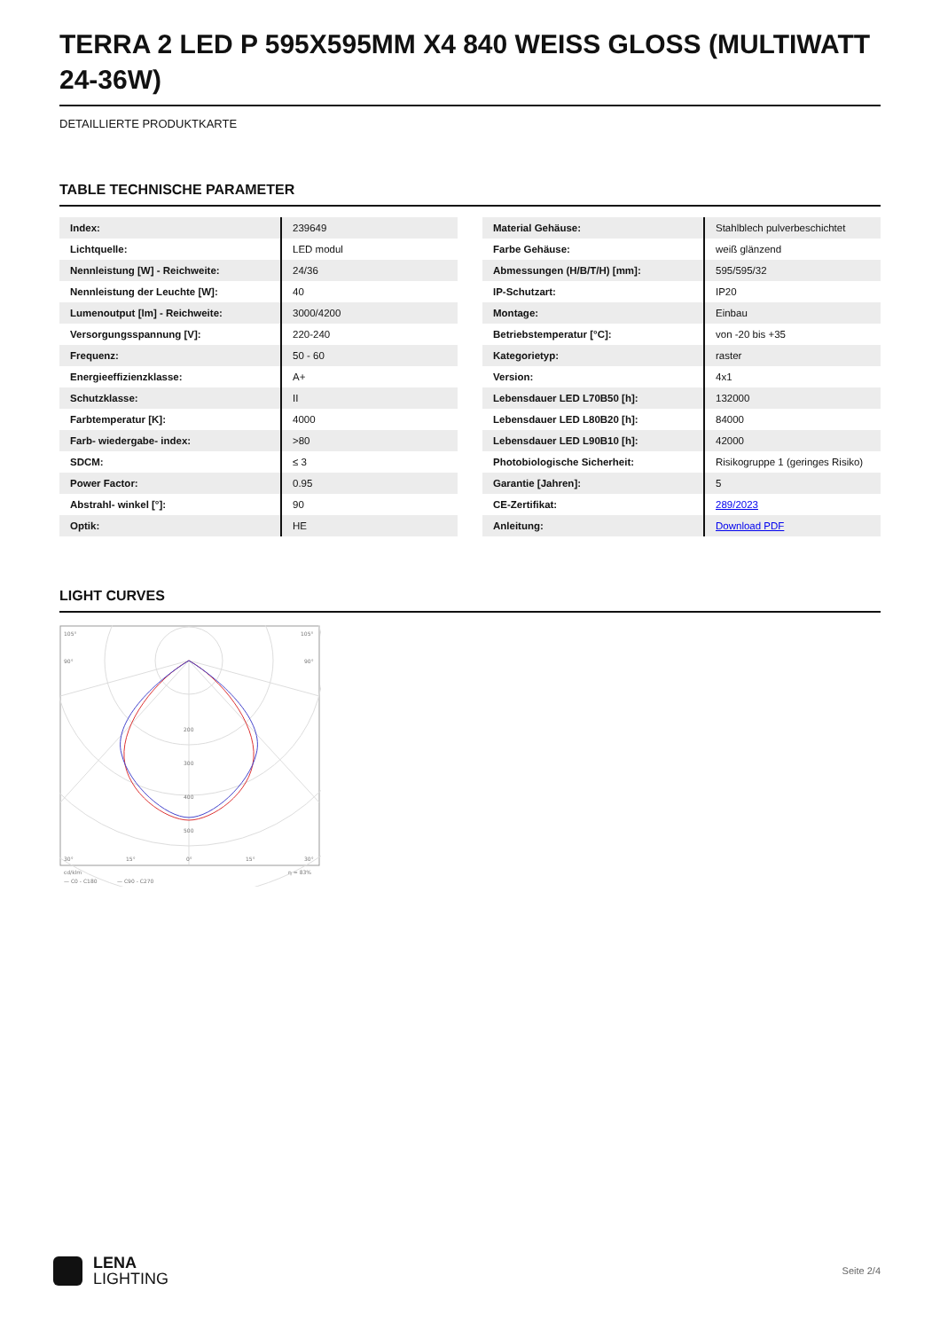TERRA 2 LED P 595X595MM X4 840 WEISS GLOSS (MULTIWATT 24-36W)
DETAILLIERTE PRODUKTKARTE
TABLE TECHNISCHE PARAMETER
| Index: | 239649 |
| Lichtquelle: | LED modul |
| Nennleistung [W] - Reichweite: | 24/36 |
| Nennleistung der Leuchte [W]: | 40 |
| Lumenoutput [lm] - Reichweite: | 3000/4200 |
| Versorgungsspannung [V]: | 220-240 |
| Frequenz: | 50 - 60 |
| Energieeffizienzklasse: | A+ |
| Schutzklasse: | II |
| Farbtemperatur [K]: | 4000 |
| Farb- wiedergabe- index: | >80 |
| SDCM: | ≤ 3 |
| Power Factor: | 0.95 |
| Abstrahl- winkel [°]: | 90 |
| Optik: | HE |
| Material Gehäuse: | Stahlblech pulverbeschichtet |
| Farbe Gehäuse: | weiß glänzend |
| Abmessungen (H/B/T/H) [mm]: | 595/595/32 |
| IP-Schutzart: | IP20 |
| Montage: | Einbau |
| Betriebstemperatur [°C]: | von -20 bis +35 |
| Kategorietyp: | raster |
| Version: | 4x1 |
| Lebensdauer LED L70B50 [h]: | 132000 |
| Lebensdauer LED L80B20 [h]: | 84000 |
| Lebensdauer LED L90B10 [h]: | 42000 |
| Photobiologische Sicherheit: | Risikogruppe 1 (geringes Risiko) |
| Garantie [Jahren]: | 5 |
| CE-Zertifikat: | 289/2023 |
| Anleitung: | Download PDF |
LIGHT CURVES
105°
105°
90°
90°
200
300
400
500
30°
15°
0°
15°
30°
cd/klm
η = 83%
— C0 - C180
— C90 - C270
LENA
LIGHTING
Seite 2/4